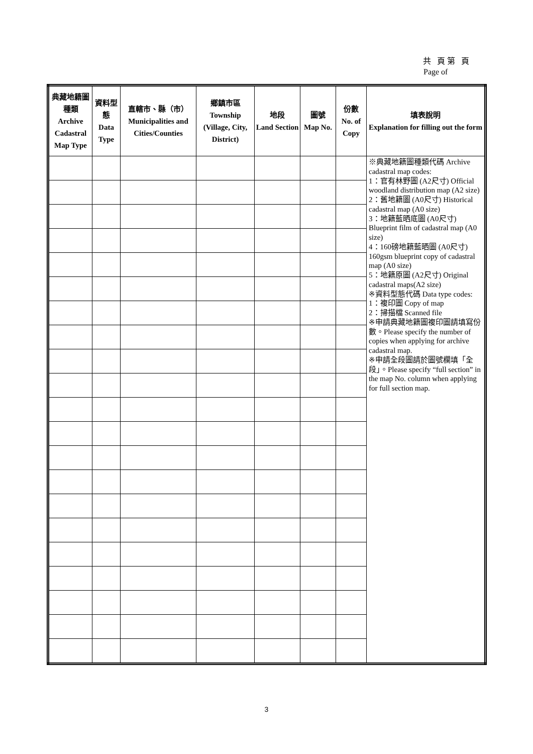共 頁第 頁
Page of
| 典藏地籍圖種類 Archive Cadastral Map Type | 資料型態 Data Type | 直轄市、縣（市） Municipalities and Cities/Counties | 鄉鎮市區 Township (Village, City, District) | 地段 Land Section | 圖號 Map No. | 份數 No. of Copy | 填表說明 Explanation for filling out the form |
| --- | --- | --- | --- | --- | --- | --- | --- |
| | | | | | | | ※典藏地籍圖種類代碼 Archive cadastral map codes: 1：官有林野圖 (A2尺寸) Official woodland distribution map (A2 size) 2：舊地籍圖 (A0尺寸) Historical cadastral map (A0 size) 3：地籍藍晒底圖 (A0尺寸) Blueprint film of cadastral map (A0 size) 4：160磅地籍藍晒圖 (A0尺寸) 160gsm blueprint copy of cadastral map (A0 size) 5：地籍原圖 (A2尺寸) Original cadastral maps(A2 size) ※資料型態代碼 Data type codes: 1：複印圖 Copy of map 2：掃描檔 Scanned file ※申請典藏地籍圖複印圖請填寫份數。Please specify the number of copies when applying for archive cadastral map. ※申請全段圖請於圖號欄填「全段」。Please specify “full section” in the map No. column when applying for full section map. |
3